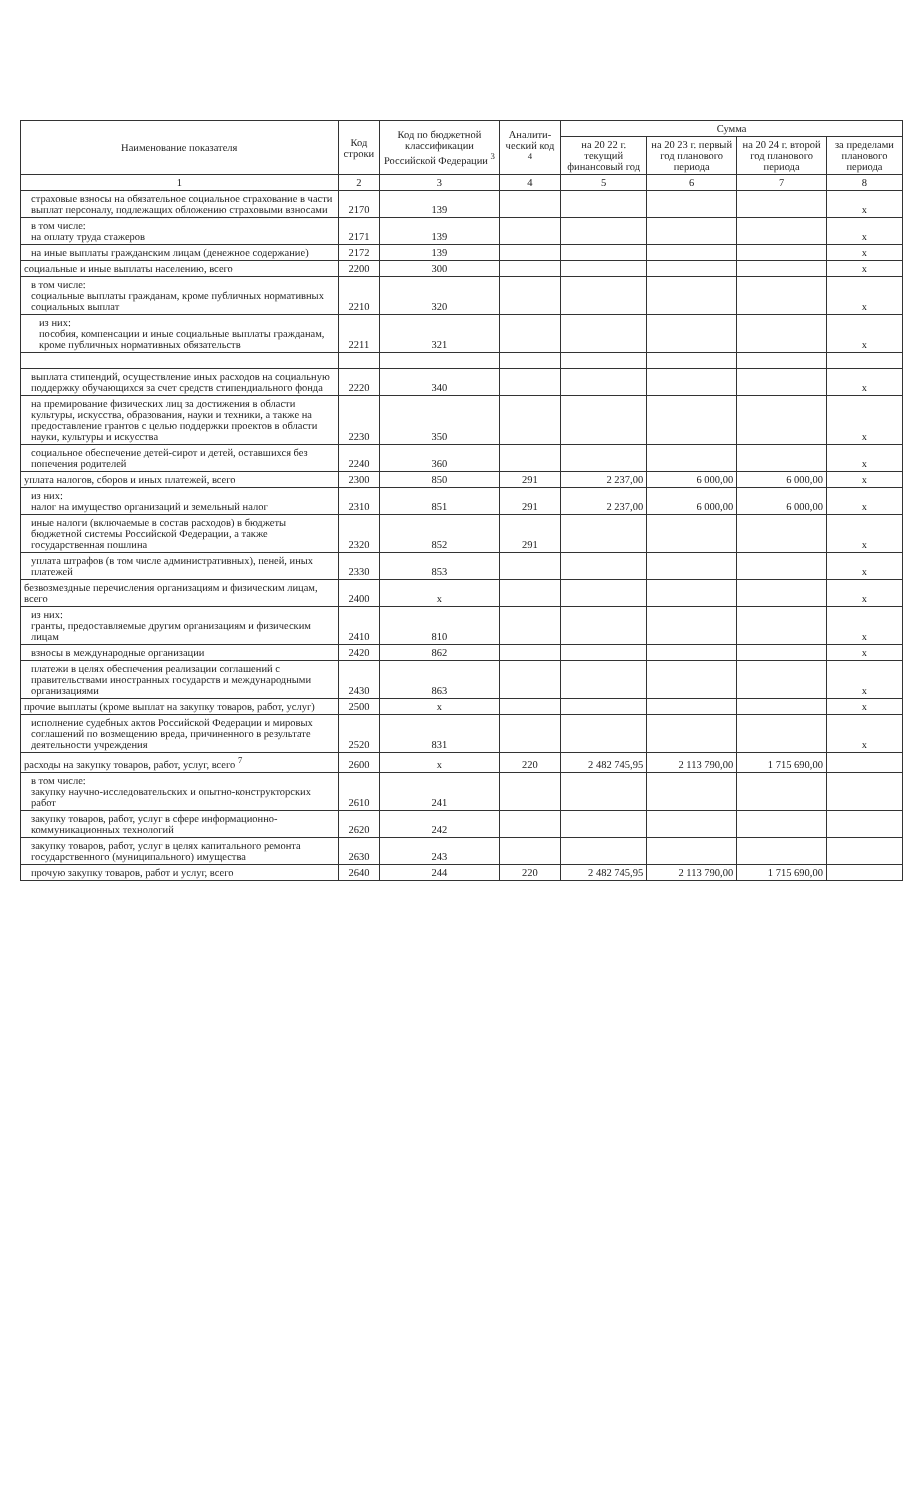| Наименование показателя | Код строки | Код по бюджетной классификации Российской Федерации <sup>3</sup> | Аналити-ческий код <sup>4</sup> | Сумма | | | |
| --- | --- | --- | --- | --- | --- | --- | --- |
| | | | | на 20 22 г. текущий финансовый год | на 20 23 г. первый год планового периода | на 20 24 г. второй год планового периода | за пределами планового периода |
| 1 | 2 | 3 | 4 | 5 | 6 | 7 | 8 |
| страховые взносы на обязательное социальное страхование в части выплат персоналу, подлежащих обложению страховыми взносами | 2170 | 139 | | | | | x |
| в том числе: на оплату труда стажеров | 2171 | 139 | | | | | x |
| на иные выплаты гражданским лицам (денежное содержание) | 2172 | 139 | | | | | x |
| социальные и иные выплаты населению, всего | 2200 | 300 | | | | | x |
| в том числе: социальные выплаты гражданам, кроме публичных нормативных социальных выплат | 2210 | 320 | | | | | x |
| из них: пособия, компенсации и иные социальные выплаты гражданам, кроме публичных нормативных обязательств | 2211 | 321 | | | | | x |
| выплата стипендий, осуществление иных расходов на социальную поддержку обучающихся за счет средств стипендиального фонда | 2220 | 340 | | | | | x |
| на премирование физических лиц за достижения в области культуры, искусства, образования, науки и техники, а также на предоставление грантов с целью поддержки проектов в области науки, культуры и искусства | 2230 | 350 | | | | | x |
| социальное обеспечение детей-сирот и детей, оставшихся без попечения родителей | 2240 | 360 | | | | | x |
| уплата налогов, сборов и иных платежей, всего | 2300 | 850 | 291 | 2 237,00 | 6 000,00 | 6 000,00 | x |
| из них: налог на имущество организаций и земельный налог | 2310 | 851 | 291 | 2 237,00 | 6 000,00 | 6 000,00 | x |
| иные налоги (включаемые в состав расходов) в бюджеты бюджетной системы Российской Федерации, а также государственная пошлина | 2320 | 852 | 291 | | | | x |
| уплата штрафов (в том числе административных), пеней, иных платежей | 2330 | 853 | | | | | x |
| безвозмездные перечисления организациям и физическим лицам, всего | 2400 | x | | | | | x |
| из них: гранты, предоставляемые другим организациям и физическим лицам | 2410 | 810 | | | | | x |
| взносы в международные организации | 2420 | 862 | | | | | x |
| платежи в целях обеспечения реализации соглашений с правительствами иностранных государств и международными организациями | 2430 | 863 | | | | | x |
| прочие выплаты (кроме выплат на закупку товаров, работ, услуг) | 2500 | x | | | | | x |
| исполнение судебных актов Российской Федерации и мировых соглашений по возмещению вреда, причиненного в результате деятельности учреждения | 2520 | 831 | | | | | x |
| расходы на закупку товаров, работ, услуг, всего <sup>7</sup> | 2600 | x | 220 | 2 482 745,95 | 2 113 790,00 | 1 715 690,00 | |
| в том числе: закупку научно-исследовательских и опытно-конструкторских работ | 2610 | 241 | | | | | |
| закупку товаров, работ, услуг в сфере информационно-коммуникационных технологий | 2620 | 242 | | | | | |
| закупку товаров, работ, услуг в целях капитального ремонта государственного (муниципального) имущества | 2630 | 243 | | | | | |
| прочую закупку товаров, работ и услуг, всего | 2640 | 244 | 220 | 2 482 745,95 | 2 113 790,00 | 1 715 690,00 | |